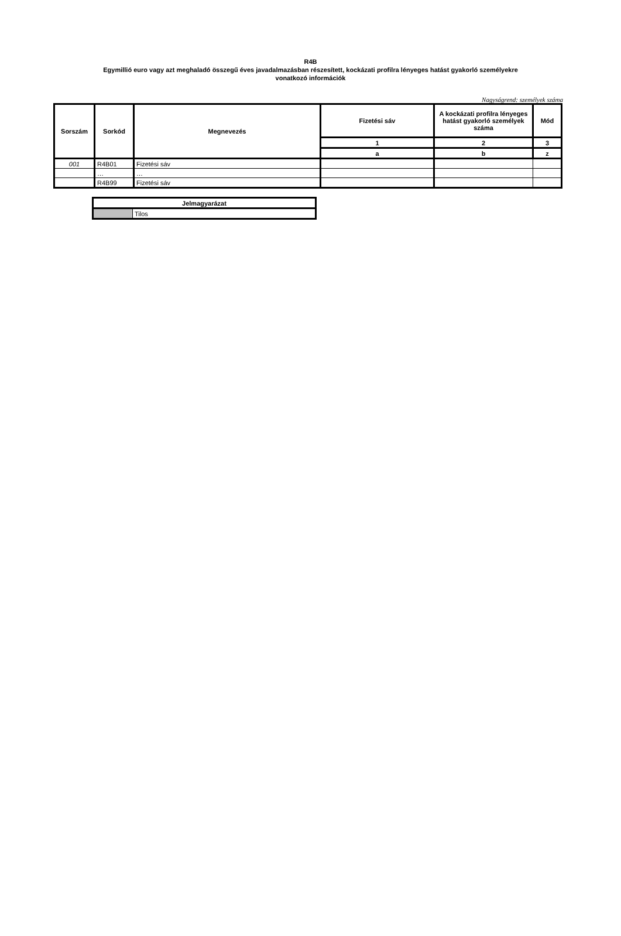R4B
Egymillió euro vagy azt meghaladó összegű éves javadalmazásban részesített, kockázati profilra lényeges hatást gyakorló személyekre
vonatkozó információk
Nagyságrend: személyek száma
| Sorszám | Sorkód | Megnevezés | Fizetési sáv | A kockázati profilra lényeges hatást gyakorló személyek száma | Mód |
| --- | --- | --- | --- | --- | --- |
| | | | 1 | 2 | 3 |
| | | | a | b | z |
| 001 | R4B01 | Fizetési sáv | | | |
| | … | … | | | |
| | R4B99 | Fizetési sáv | | | |
| Jelmagyarázat | |
| | Tilos |